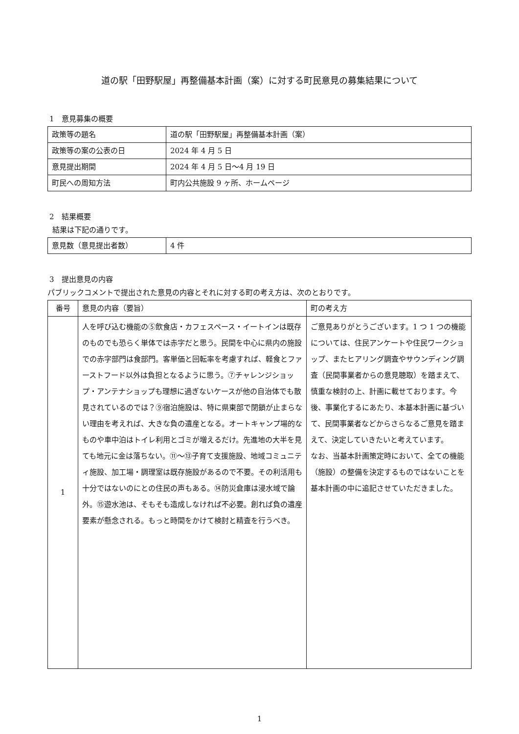道の駅「田野駅屋」再整備基本計画（案）に対する町民意見の募集結果について
1　意見募集の概要
| 政策等の題名 | 道の駅「田野駅屋」再整備基本計画（案） |
| 政策等の案の公表の日 | 2024 年 4 月 5 日 |
| 意見提出期間 | 2024 年 4 月 5 日～4 月 19 日 |
| 町民への周知方法 | 町内公共施設 9 ヶ所、ホームページ |
2　結果概要
結果は下記の通りです。
| 意見数（意見提出者数） | 4 件 |
3　提出意見の内容
パブリックコメントで提出された意見の内容とそれに対する町の考え方は、次のとおりです。
| 番号 | 意見の内容（要旨） | 町の考え方 |
| --- | --- | --- |
| 1 | 人を呼び込む機能の⑤飲食店・カフェスペース・イートインは既存のものでも恐らく単体では赤字だと思う。民間を中心に県内の施設での赤字部門は食部門。客単価と回転率を考慮すれば、軽食とファーストフード以外は負担となるように思う。⑦チャレンジショップ・アンテナショップも理想に過ぎないケースが他の自治体でも散見されているのでは？⑨宿泊施設は、特に県東部で閉鎖が止まらない理由を考えれば、大きな負の遺産となる。オートキャンプ場的なものや車中泊はトイレ利用とゴミが増えるだけ。先進地の大半を見ても地元に金は落ちない。⑪～⑬子育て支援施設、地域コミュニティ施設、加工場・調理室は既存施設があるので不要。その利活用も十分ではないのにとの住民の声もある。⑭防災倉庫は浸水域で論外。⑮遊水池は、そもそも造成しなければ不必要。創れば負の遺産要素が懸念される。もっと時間をかけて検討と精査を行うべき。 | ご意見ありがとうございます。1 つ 1 つの機能については、住民アンケートや住民ワークショップ、またヒアリング調査やサウンディング調査（民間事業者からの意見聴取）を踏まえて、慎重な検討の上、計画に載せております。今後、事業化するにあたり、本基本計画に基づいて、民間事業者などからさらなるご意見を踏まえて、決定していきたいと考えています。 なお、当基本計画策定時において、全ての機能（施設）の整備を決定するものではないことを基本計画の中に追記させていただきました。 |
1